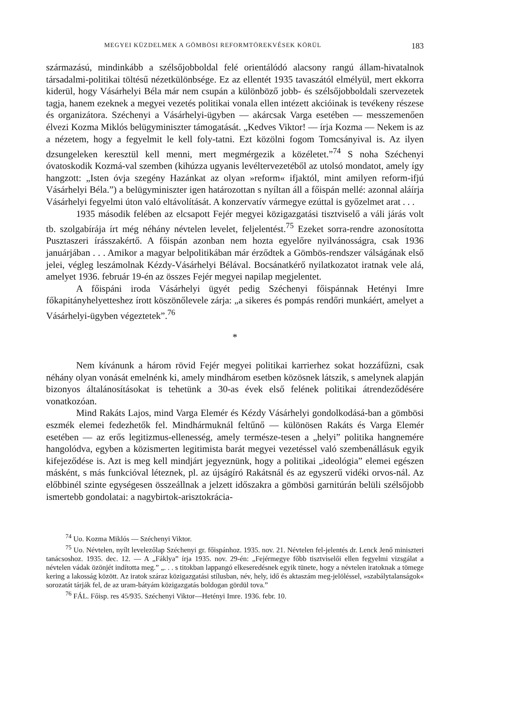MEGYEI KÜZDELMEK A GÖMBÖSI REFORMTÖREKVÉSEK KÖRÜL 183
származású, mindinkább a szélsőjobboldal felé orientálódó alacsony rangú állam-hivatalnok társadalmi-politikai töltésű nézetkülönbsége. Ez az ellentét 1935 tavaszától elmélyül, mert ekkorra kiderül, hogy Vásárhelyi Béla már nem csupán a különböző jobb- és szélsőjobboldali szervezetek tagja, hanem ezeknek a megyei vezetés politikai vonala ellen intézett akcióinak is tevékeny részese és organizátora. Széchenyi a Vásárhelyi-ügyben — akárcsak Varga esetében — messzemenően élvezi Kozma Miklós belügyminiszter támogatását. „Kedves Viktor! — írja Kozma — Nekem is az a nézetem, hogy a fegyelmit le kell foly-tatni. Ezt közölni fogom Tomcsányival is. Az ilyen dzsungeleken keresztül kell menni, mert megmérgezik a közéletet.”<sup>74</sup> S noha Széchenyi óvatoskodik Kozmá-val szemben (kihúzza ugyanis levéltervezetéből az utolsó mondatot, amely így hangzott: „Isten óvja szegény Hazánkat az olyan »reform« ifjaktól, mint amilyen reform-ifjú Vásárhelyi Béla.”) a belügyminiszter igen határozottan s nyíltan áll a főispán mellé: azonnal aláírja Vásárhelyi fegyelmi úton való eltávolítását. A konzervatív vármegye ezúttal is győzelmet arat . . .
1935 második felében az elcsapott Fejér megyei közigazgatási tisztviselő a váli járás volt tb. szolgabírája írt még néhány névtelen levelet, feljelentést.<sup>75</sup> Ezeket sorra-rendre azonosította Pusztaszeri írásszakértő. A főispán azonban nem hozta egyelőre nyilvánosságra, csak 1936 januárjában . . . Amikor a magyar belpolitikában már érződtek a Gömbös-rendszer válságának első jelei, végleg leszámolnak Kézdy-Vásárhelyi Bélával. Bocsánatkérő nyilatkozatot iratnak vele alá, amelyet 1936. február 19-én az összes Fejér megyei napilap megjelentet.
A főispáni iroda Vásárhelyi ügyét pedig Széchenyi főispánnak Hetényi Imre főkapitányhelyetteshez írott köszönőlevele zárja: „a sikeres és pompás rendőri munkáért, amelyet a Vásárhelyi-ügyben végeztetek”.<sup>76</sup>
*
Nem kívánunk a három rövid Fejér megyei politikai karrierhez sokat hozzáfűzni, csak néhány olyan vonását emelnénk ki, amely mindhárom esetben közösnek látszik, s amelynek alapján bizonyos általánosításokat is tehetünk a 30-as évek első felének politikai átrendeződésére vonatkozóan.
Mind Rakáts Lajos, mind Varga Elemér és Kézdy Vásárhelyi gondolkodásá-ban a gömbösi eszmék elemei fedezhetők fel. Mindhármuknál feltűnő — különösen Rakáts és Varga Elemér esetében — az erős legitizmus-ellenesség, amely természe-tesen a „helyi” politika hangnemére hangolódva, egyben a közismerten legitimista barát megyei vezetéssel való szembenállásuk egyik kifejeződése is. Azt is meg kell mindjárt jegyeznünk, hogy a politikai „ideológia” elemei egészen másként, s más funkcióval léteznek, pl. az újságíró Rakátsnál és az egyszerű vidéki orvos-nál. Az előbbinél szinte egységesen összeállnak a jelzett időszakra a gömbösi garnitúrán belüli szélsőjobb ismertebb gondolatai: a nagybirtok-arisztokrácia-
<sup>74</sup> Uo. Kozma Miklós — Széchenyi Viktor.
<sup>75</sup> Uo. Névtelen, nyílt levelezőlap Széchenyi gr. főispánhoz. 1935. nov. 21. Névtelen fel-jelentés dr. Lenck Jenő miniszteri tanácsoshoz. 1935. dec. 12. — A „Fáklya” írja 1935. nov. 29-én: „Fejérmegye főbb tisztviselői ellen fegyelmi vizsgálat a névtelen vádak özönjét indította meg.” „. . . s titokban lappangó elkeseredésnek egyik tünete, hogy a névtelen iratoknak a tömege kering a lakosság között. Az iratok száraz közigazgatási stílusban, név, hely, idő és aktaszám meg-jelöléssel, »szabálytalanságok« sorozatát tárják fel, de az uram-bátyám közigazgatás boldogan gördül tova.”
<sup>76</sup> FÁL. Főisp. res 45/935. Széchenyi Viktor—Hetényi Imre. 1936. febr. 10.